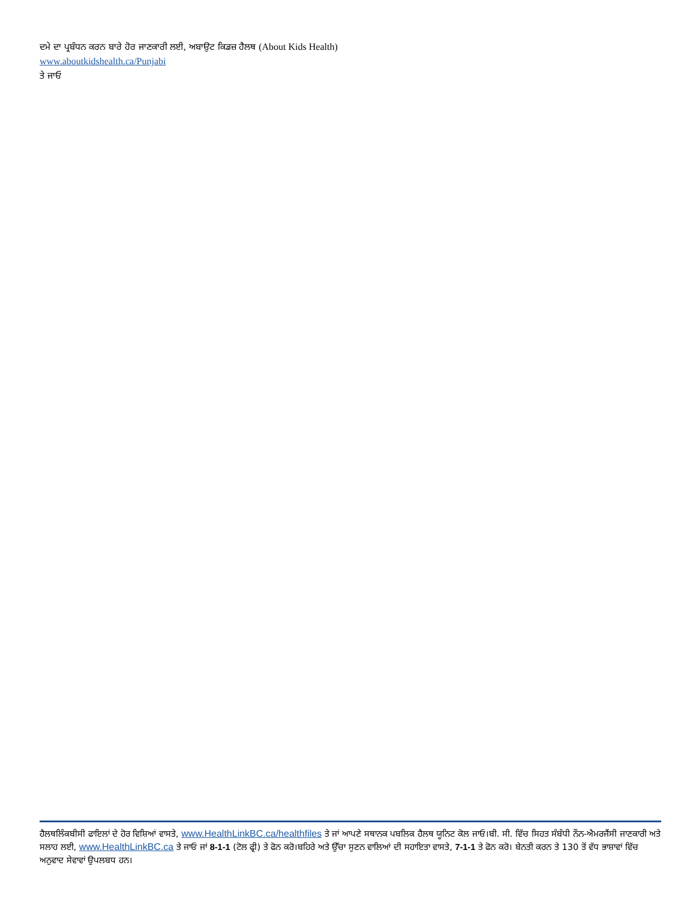ਦਮੇ ਦਾ ਪ੍ਰਬੰਧਨ ਕਰਨ ਬਾਰੇ ਹੋਰ ਜਾਣਕਾਰੀ ਲਈ, ਅਬਾਉਟ ਕਿਡਜ਼ ਹੈਲਥ (About Kids Health) www.aboutkidshealth.ca/Punjabi
ਤੇ ਜਾਓ
ਹੈਲਥਲਿੰਕਬੀਸੀ ਫਾਇਲਾਂ ਦੇ ਹੋਰ ਵਿਸ਼ਿਆਂ ਵਾਸਤੇ, www.HealthLinkBC.ca/healthfiles ਤੇ ਜਾਂ ਆਪਣੇ ਸਥਾਨਕ ਪਬਲਿਕ ਹੈਲਥ ਯੂਨਿਟ ਕੋਲ ਜਾਓ।ਬੀ. ਸੀ. ਵਿੱਚ ਸਿਹਤ ਸੰਬੰਧੀ ਨੌਨ-ਐਮਰਜੈਂਸੀ ਜਾਣਕਾਰੀ ਅਤੇ ਸਲਾਹ ਲਈ, www.HealthLinkBC.ca ਤੇ ਜਾਓ ਜਾਂ 8-1-1 (ਟੋਲ ਫ੍ਰੀ) ਤੇ ਫੋਨ ਕਰੋ।ਬਹਿਰੇ ਅਤੇ ਉੱਚਾ ਸੁਣਨ ਵਾਲਿਆਂ ਦੀ ਸਹਾਇਤਾ ਵਾਸਤੇ, 7-1-1 ਤੇ ਫੋਨ ਕਰੋ। ਬੇਨਤੀ ਕਰਨ ਤੇ 130 ਤੋਂ ਵੱਧ ਭਾਸ਼ਾਵਾਂ ਵਿੱਚ ਅਨੁਵਾਦ ਸੇਵਾਵਾਂ ਉਪਲਬਧ ਹਨ।